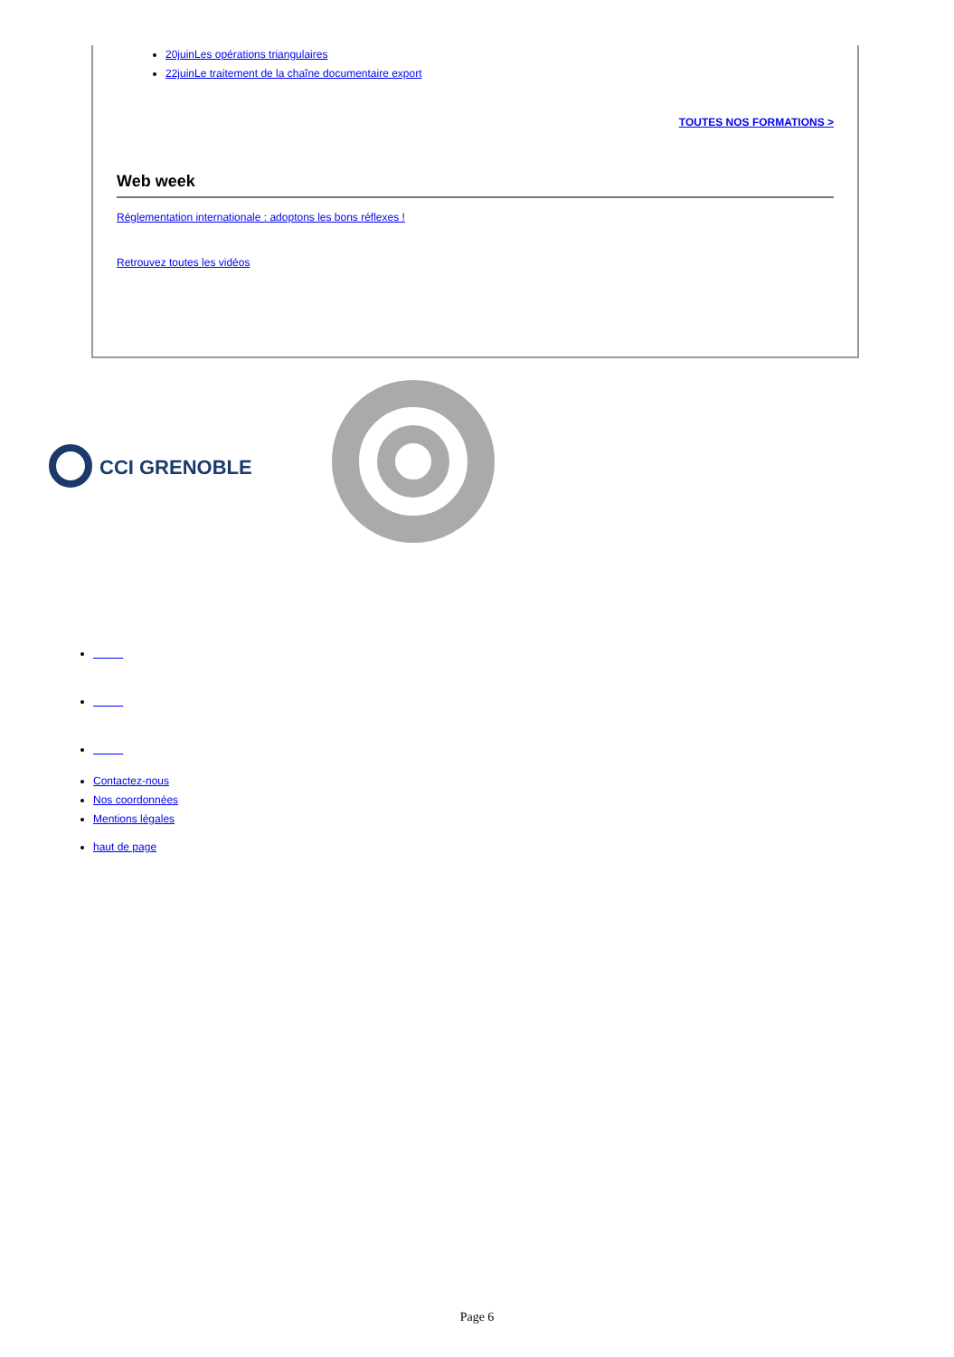20juinLes opérations triangulaires
22juinLe traitement de la chaîne documentaire export
TOUTES NOS FORMATIONS >
Web week
Réglementation internationale : adoptons les bons réflexes !
Retrouvez toutes les vidéos
CCI GRENOBLE
Contactez-nous
Nos coordonnées
Mentions légales
haut de page
Page 6